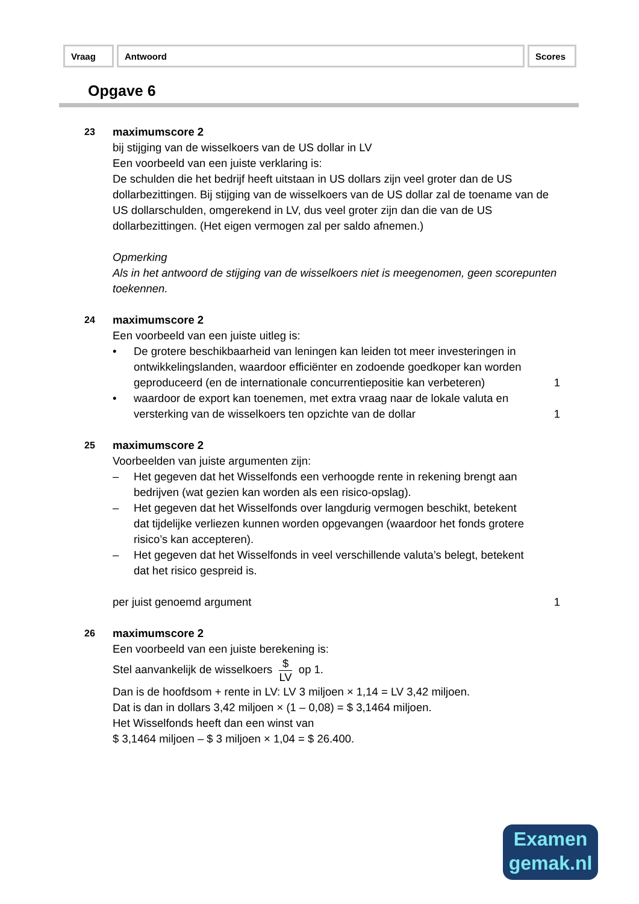| Vraag | Antwoord | Scores |
Opgave 6
23
maximumscore 2
bij stijging van de wisselkoers van de US dollar in LV
Een voorbeeld van een juiste verklaring is:
De schulden die het bedrijf heeft uitstaan in US dollars zijn veel groter dan de US dollarbezittingen. Bij stijging van de wisselkoers van de US dollar zal de toename van de US dollarschulden, omgerekend in LV, dus veel groter zijn dan die van de US dollarbezittingen. (Het eigen vermogen zal per saldo afnemen.)
Opmerking
Als in het antwoord de stijging van de wisselkoers niet is meegenomen, geen scorepunten toekennen.
24
maximumscore 2
Een voorbeeld van een juiste uitleg is:
• De grotere beschikbaarheid van leningen kan leiden tot meer investeringen in ontwikkelingslanden, waardoor efficiënter en zodoende goedkoper kan worden geproduceerd (en de internationale concurrentiepositie kan verbeteren)
1
• waardoor de export kan toenemen, met extra vraag naar de lokale valuta en versterking van de wisselkoers ten opzichte van de dollar
1
25
maximumscore 2
Voorbeelden van juiste argumenten zijn:
– Het gegeven dat het Wisselfonds een verhoogde rente in rekening brengt aan bedrijven (wat gezien kan worden als een risico-opslag).
– Het gegeven dat het Wisselfonds over langdurig vermogen beschikt, betekent dat tijdelijke verliezen kunnen worden opgevangen (waardoor het fonds grotere risico’s kan accepteren).
– Het gegeven dat het Wisselfonds in veel verschillende valuta’s belegt, betekent dat het risico gespreid is.
per juist genoemd argument 1
26
maximumscore 2
Een voorbeeld van een juiste berekening is:
Stel aanvankelijk de wisselkoers $ LV op 1.
Dan is de hoofdsom + rente in LV: LV 3 miljoen × 1,14 = LV 3,42 miljoen.
Dat is dan in dollars 3,42 miljoen × (1 – 0,08) = $ 3,1464 miljoen.
Het Wisselfonds heeft dan een winst van
$ 3,1464 miljoen – $ 3 miljoen × 1,04 = $ 26.400.
Examen
gemak.nl